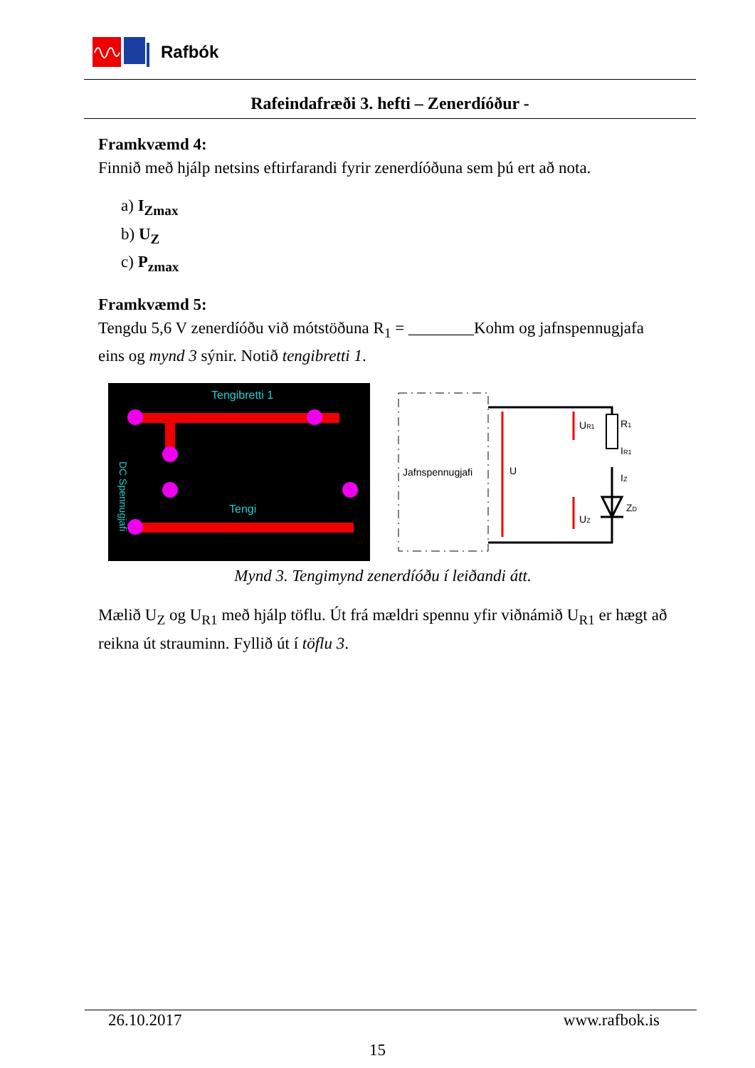Rafbók
Rafeindafræði 3. hefti – Zenerdíóður -
Framkvæmd 4:
Finnið með hjálp netsins eftirfarandi fyrir zenerdíóðuna sem þú ert að nota.
a) I<sub>Zmax</sub>
b) U<sub>Z</sub>
c) P<sub>zmax</sub>
Framkvæmd 5:
Tengdu 5,6 V zenerdíóðu við mótstöðuna R<sub>1</sub> = ________Kohm og jafnspennugjafa eins og mynd 3 sýnir. Notið tengibretti 1.
Tengibretti 1
Tengi
DC Spennugjafi
Jafnspennugjafi
U
UR1
R1
IR1
IZ
UZ
ZD
Mynd 3. Tengimynd zenerdíóðu í leiðandi átt.
Mælið U<sub>Z</sub> og U<sub>R1</sub> með hjálp töflu. Út frá mældri spennu yfir viðnámið U<sub>R1</sub> er hægt að reikna út strauminn. Fyllið út í töflu 3.
26.10.2017 www.rafbok.is
15